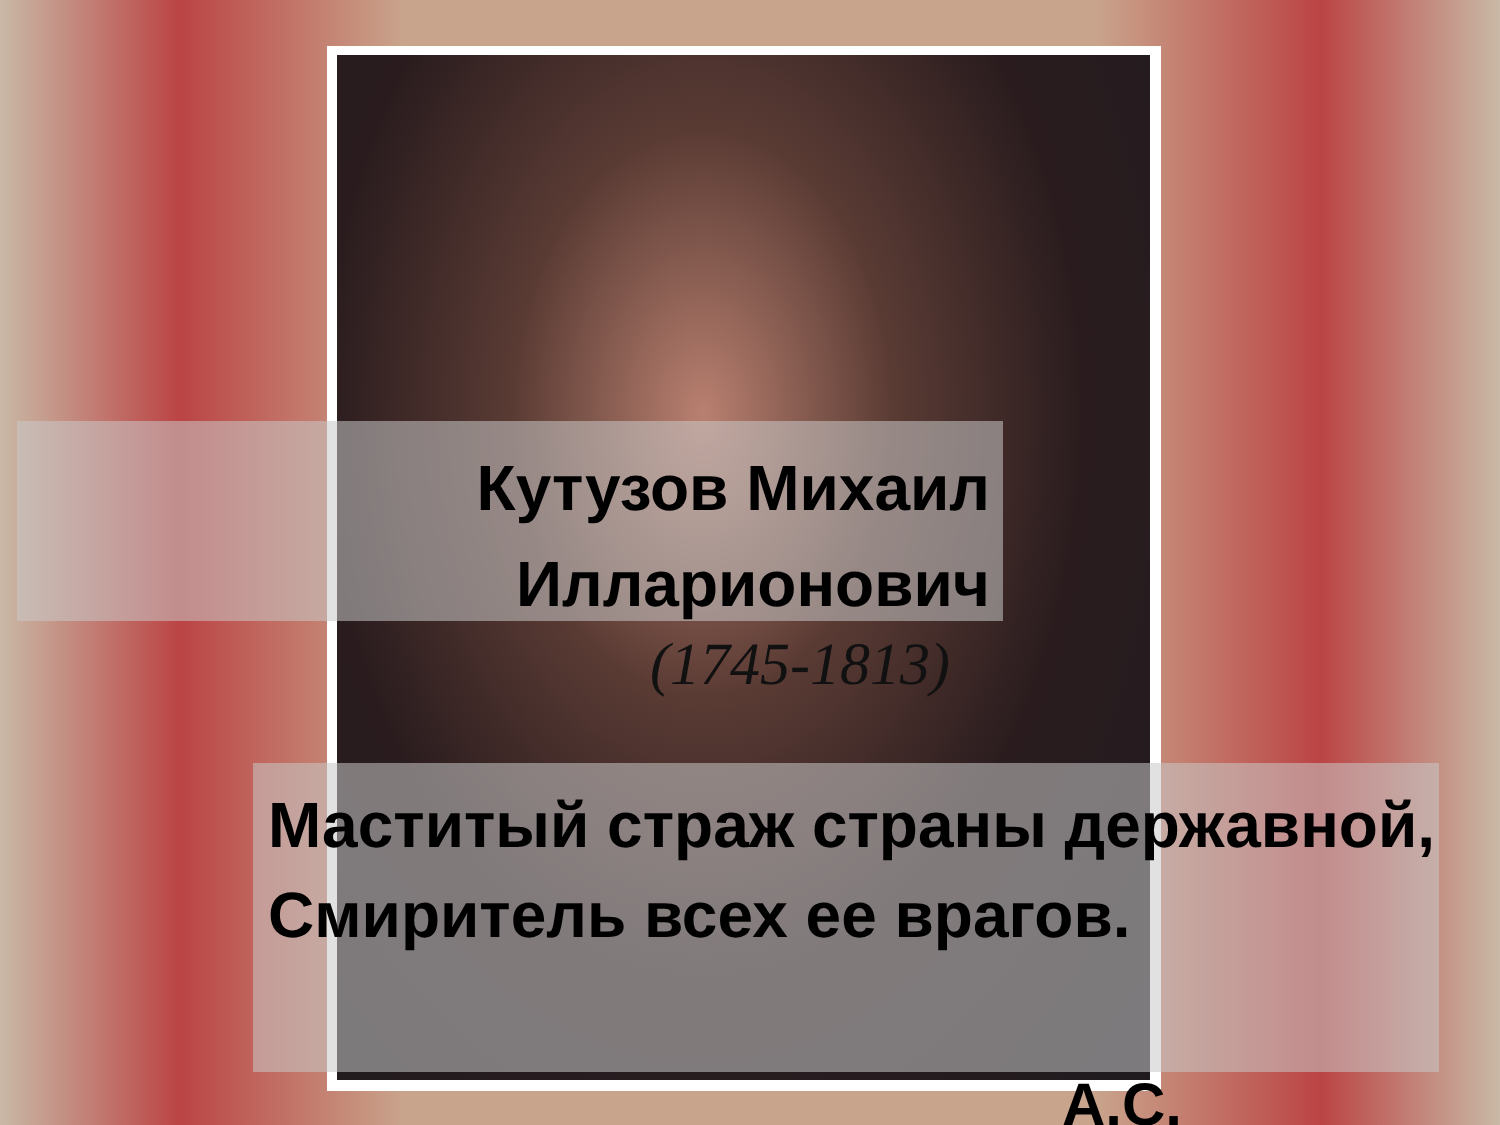Кутузов Михаил Илларионович
(1745-1813)
Маститый страж страны державной,
Смиритель всех ее врагов.
А.С.